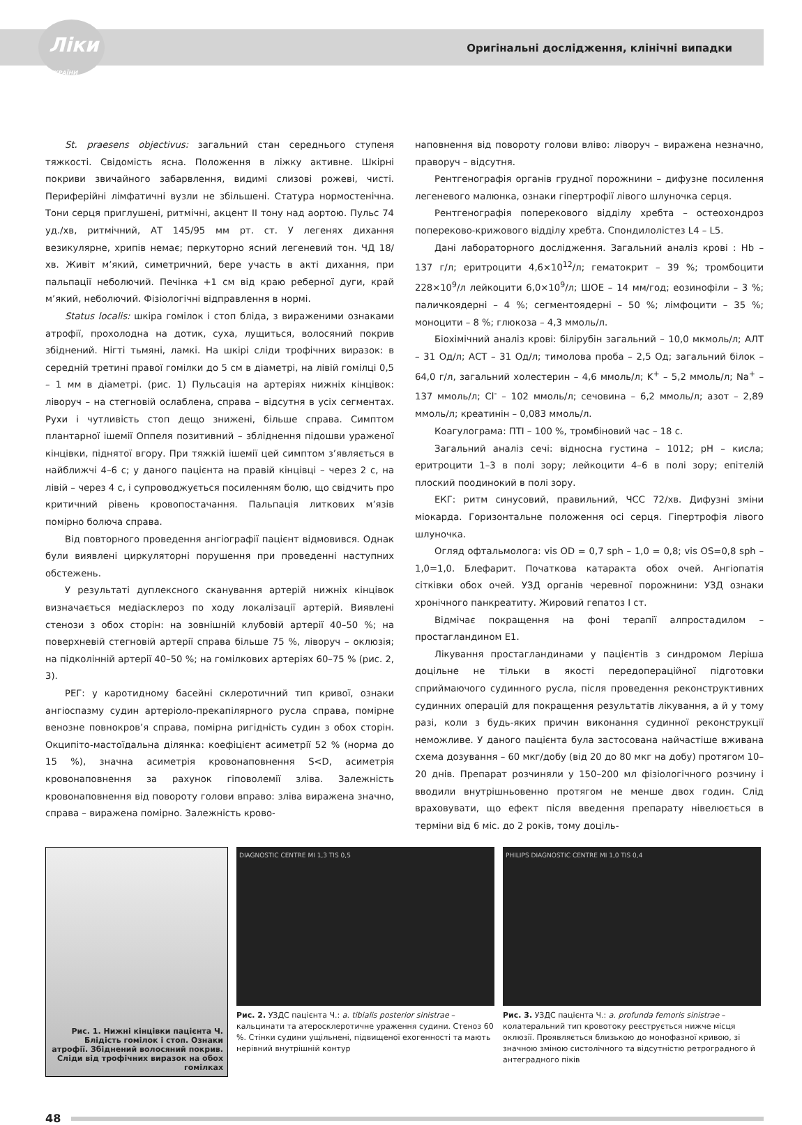Ліки
УКРАЇНИ Оригінальні дослідження, клінічні випадки
St. praesens objectivus: загальний стан середнього ступеня тяжкості. Свідомість ясна. Положення в ліжку активне. Шкірні покриви звичайного забарвлення, видимі слизові рожеві, чисті. Периферійні лімфатичні вузли не збільшені. Статура нормостенічна. Тони серця приглушені, ритмічні, акцент ІІ тону над аортою. Пульс 74 уд./хв, ритмічний, АТ 145/95 мм рт. ст. У легенях дихання везикулярне, хрипів немає; перкуторно ясний легеневий тон. ЧД 18/хв. Живіт м’який, симетричний, бере участь в акті дихання, при пальпації неболючий. Печінка +1 см від краю реберної дуги, край м’який, неболючий. Фізіологічні відправлення в нормі.
Status localis: шкіра гомілок і стоп бліда, з вираженими ознаками атрофії, прохолодна на дотик, суха, лущиться, волосяний покрив збіднений. Нігті тьмяні, ламкі. На шкірі сліди трофічних виразок: в середній третині правої гомілки до 5 см в діаметрі, на лівій гомілці 0,5 – 1 мм в діаметрі. (рис. 1) Пульсація на артеріях нижніх кінцівок: ліворуч – на стегновій ослаблена, справа – відсутня в усіх сегментах. Рухи і чутливість стоп дещо знижені, більше справа. Симптом плантарної ішемії Оппеля позитивний – зблідн­ення підошви ураженої кінцівки, піднятої вгору. При тяжкій ішемії цей симптом з’являється в найближчі 4–6 с; у даного пацієнта на правій кінцівці – через 2 с, на лівій – через 4 с, і супроводжується посиленням болю, що свідчить про критичний рівень кровопостачання. Пальпація литкових м’язів помірно болюча справа.
Від повторного проведення ангіографії пацієнт відмовився. Однак були виявлені циркуляторні порушення при проведенні наступних обстежень.
У результаті дуплексного сканування артерій нижніх кінцівок визначається медіасклероз по ходу локалізації артерій. Виявлені стенози з обох сторін: на зовнішній клубовій артерії 40–50 %; на поверхневій стегновій артерії справа більше 75 %, ліворуч – оклюзія; на підколінній артерії 40–50 %; на гомілкових артеріях 60–75 % (рис. 2, 3).
РЕГ: у каротидному басейні склеротичний тип кривої, ознаки ангіоспазму судин артеріоло-прекапілярного русла справа, помірне венозне повнокров’я справа, помірна ригідність судин з обох сторін. Окципіто-мастоїдальна ділянка: коефіцієнт асиметрії 52 % (норма до 15 %), значна асиметрія кровонаповнення S<D, асиметрія кровонаповнення за рахунок гіповолемії зліва. Залежність кровонаповнення від повороту голови вправо: зліва виражена значно, справа – виражена помірно. Залежність крово-
наповнення від повороту голови вліво: ліворуч – виражена незначно, праворуч – відсутня.
Рентгенографія органів грудної порожнини – дифузне посилення легеневого малюнка, ознаки гіпертрофії лівого шлуночка серця.
Рентгенографія поперекового відділу хребта – остеохондроз попереково-крижового відділу хребта. Спондилолістез L4 – L5.
Дані лабораторного дослідження. Загальний аналіз крові : Hb – 137 г/л; еритроцити 4,6×10<sup>12</sup>/л; гематокрит – 39 %; тромбоцити 228×10<sup>9</sup>/л лейкоцити 6,0×10<sup>9</sup>/л; ШОЕ – 14 мм/год; еозинофіли – 3 %; паличкоядерні – 4 %; сегментоядерні – 50 %; лімфоцити – 35 %; моноцити – 8 %; глюкоза – 4,3 ммоль/л.
Біохімічний аналіз крові: білірубін загальний – 10,0 мкмоль/л; АЛТ – 31 Од/л; АСТ – 31 Од/л; тимолова проба – 2,5 Од; загальний білок – 64,0 г/л, загальний холестерин – 4,6 ммоль/л; K<sup>+</sup> – 5,2 ммоль/л; Na<sup>+</sup> – 137 ммоль/л; Cl<sup>-</sup> – 102 ммоль/л; сечовина – 6,2 ммоль/л; азот – 2,89 ммоль/л; креатинін – 0,083 ммоль/л.
Коагулограма: ПТІ – 100 %, тромбіновий час – 18 с.
Загальний аналіз сечі: відносна густина – 1012; pH – кисла; еритроцити 1–3 в полі зору; лейкоцити 4–6 в полі зору; епітелій плоский поодинокий в полі зору.
ЕКГ: ритм синусовий, правильний, ЧСС 72/хв. Дифузні зміни міокарда. Горизонтальне положення осі серця. Гіпертрофія лівого шлуночка.
Огляд офтальмолога: vis OD = 0,7 sph – 1,0 = 0,8; vis OS=0,8 sph – 1,0=1,0. Блефарит. Початкова катаракта обох очей. Ангіопатія сітківки обох очей. УЗД органів черевної порожнини: УЗД ознаки хронічного панкреатиту. Жировий гепатоз І ст.
Відмічає покращення на фоні терапії алпростадилом – простагландином Е1.
Лікування простагландинами у пацієнтів з синдромом Леріша доцільне не тільки в якості передопераційної підготовки сприймаючого судинного русла, після проведення реконструктивних судинних операцій для покращення результатів лікування, а й у тому разі, коли з будь-яких причин виконання судинної реконструкції неможливе. У даного пацієнта була застосована найчастіше вживана схема дозування – 60 мкг/добу (від 20 до 80 мкг на добу) протягом 10–20 днів. Препарат розчиняли у 150–200 мл фізіологічного розчину і вводили внутрішньовенно протягом не менше двох годин. Слід враховувати, що ефект після введення препарату нівелюється в терміни від 6 міс. до 2 років, тому доціль-
Рис. 1. Нижні кінцівки пацієнта Ч. Блідість гомілок і стоп. Ознаки атрофії. Збіднений волосяний покрив. Сліди від трофічних виразок на обох гомілках
DIAGNOSTIC CENTRE MI 1,3 TIS 0,5
Рис. 2. УЗДС пацієнта Ч.: a. tibialis posterior sinistrae – кальцинати та атеросклеротичне ураження судини. Стеноз 60 %. Стінки судини ущільнені, підвищеної ехогенності та мають нерівний внутрішній контур
PHILIPS DIAGNOSTIC CENTRE MI 1,0 TIS 0,4
Рис. 3. УЗДС пацієнта Ч.: a. profunda femoris sinistrae – колатеральний тип кровотоку реєструється нижче місця оклюзії. Проявляється близькою до монофазної кривою, зі значною зміною систолічного та відсутністю ретроградного й антеградного піків
48